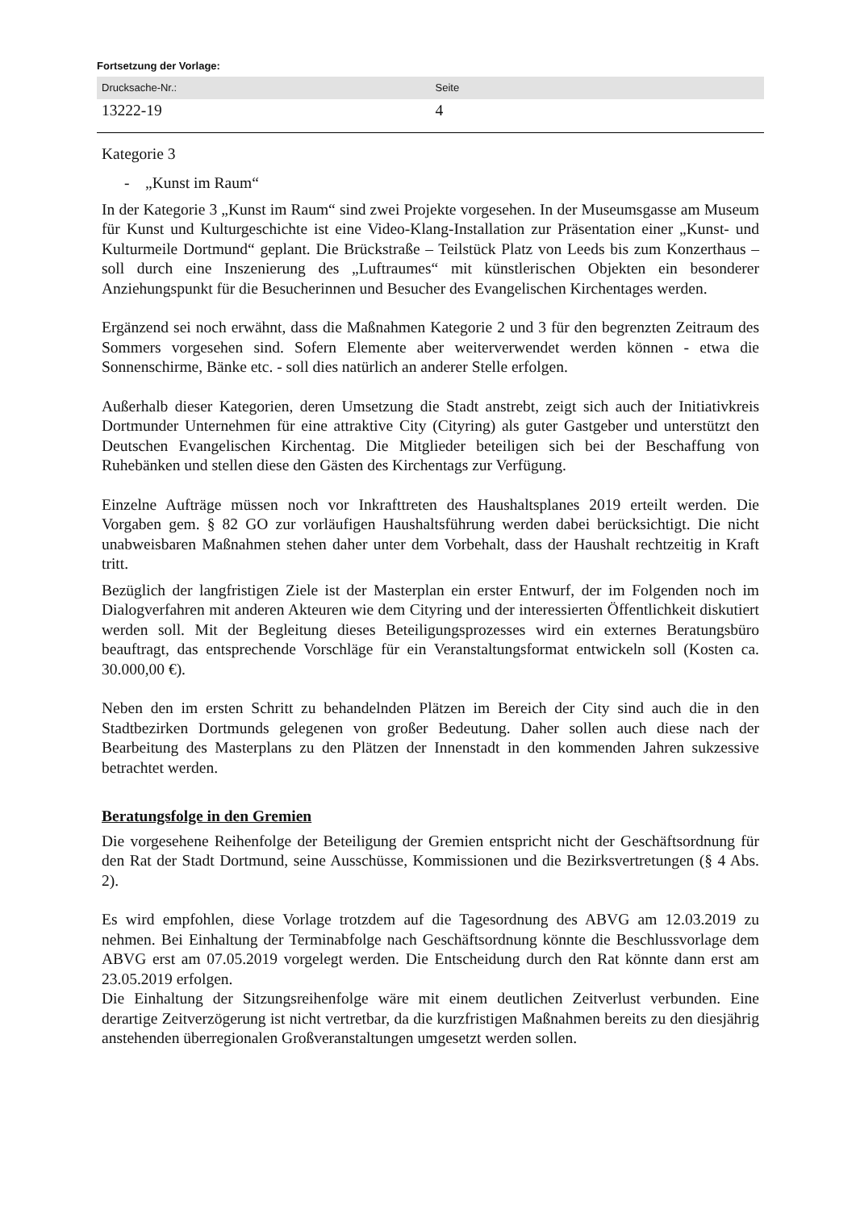Fortsetzung der Vorlage:
| Drucksache-Nr.: | Seite |
| --- | --- |
| 13222-19 | 4 |
Kategorie 3
- „Kunst im Raum“
In der Kategorie 3 „Kunst im Raum“ sind zwei Projekte vorgesehen. In der Museumsgasse am Museum für Kunst und Kulturgeschichte ist eine Video-Klang-Installation zur Präsentation einer „Kunst- und Kulturmeile Dortmund“ geplant. Die Brückstraße – Teilstück Platz von Leeds bis zum Konzerthaus – soll durch eine Inszenierung des „Luftraumes“ mit künstlerischen Objekten ein besonderer Anziehungspunkt für die Besucherinnen und Besucher des Evangelischen Kirchentages werden.
Ergänzend sei noch erwähnt, dass die Maßnahmen Kategorie 2 und 3 für den begrenzten Zeitraum des Sommers vorgesehen sind. Sofern Elemente aber weiterverwendet werden können - etwa die Sonnenschirme, Bänke etc. - soll dies natürlich an anderer Stelle erfolgen.
Außerhalb dieser Kategorien, deren Umsetzung die Stadt anstrebt, zeigt sich auch der Initiativkreis Dortmunder Unternehmen für eine attraktive City (Cityring) als guter Gastgeber und unterstützt den Deutschen Evangelischen Kirchentag. Die Mitglieder beteiligen sich bei der Beschaffung von Ruhebänken und stellen diese den Gästen des Kirchentags zur Verfügung.
Einzelne Aufträge müssen noch vor Inkrafttreten des Haushaltsplanes 2019 erteilt werden. Die Vorgaben gem. § 82 GO zur vorläufigen Haushaltsführung werden dabei berücksichtigt. Die nicht unabweisbaren Maßnahmen stehen daher unter dem Vorbehalt, dass der Haushalt rechtzeitig in Kraft tritt.
Bezüglich der langfristigen Ziele ist der Masterplan ein erster Entwurf, der im Folgenden noch im Dialogverfahren mit anderen Akteuren wie dem Cityring und der interessierten Öffentlichkeit diskutiert werden soll. Mit der Begleitung dieses Beteiligungsprozesses wird ein externes Beratungsbüro beauftragt, das entsprechende Vorschläge für ein Veranstaltungsformat entwickeln soll (Kosten ca. 30.000,00 €).
Neben den im ersten Schritt zu behandelnden Plätzen im Bereich der City sind auch die in den Stadtbezirken Dortmunds gelegenen von großer Bedeutung. Daher sollen auch diese nach der Bearbeitung des Masterplans zu den Plätzen der Innenstadt in den kommenden Jahren sukzessive betrachtet werden.
Beratungsfolge in den Gremien
Die vorgesehene Reihenfolge der Beteiligung der Gremien entspricht nicht der Geschäftsordnung für den Rat der Stadt Dortmund, seine Ausschüsse, Kommissionen und die Bezirksvertretungen (§ 4 Abs. 2).
Es wird empfohlen, diese Vorlage trotzdem auf die Tagesordnung des ABVG am 12.03.2019 zu nehmen. Bei Einhaltung der Terminabfolge nach Geschäftsordnung könnte die Beschlussvorlage dem ABVG erst am 07.05.2019 vorgelegt werden. Die Entscheidung durch den Rat könnte dann erst am 23.05.2019 erfolgen.
Die Einhaltung der Sitzungsreihenfolge wäre mit einem deutlichen Zeitverlust verbunden. Eine derartige Zeitverzögerung ist nicht vertretbar, da die kurzfristigen Maßnahmen bereits zu den diesjährig anstehenden überregionalen Großveranstaltungen umgesetzt werden sollen.